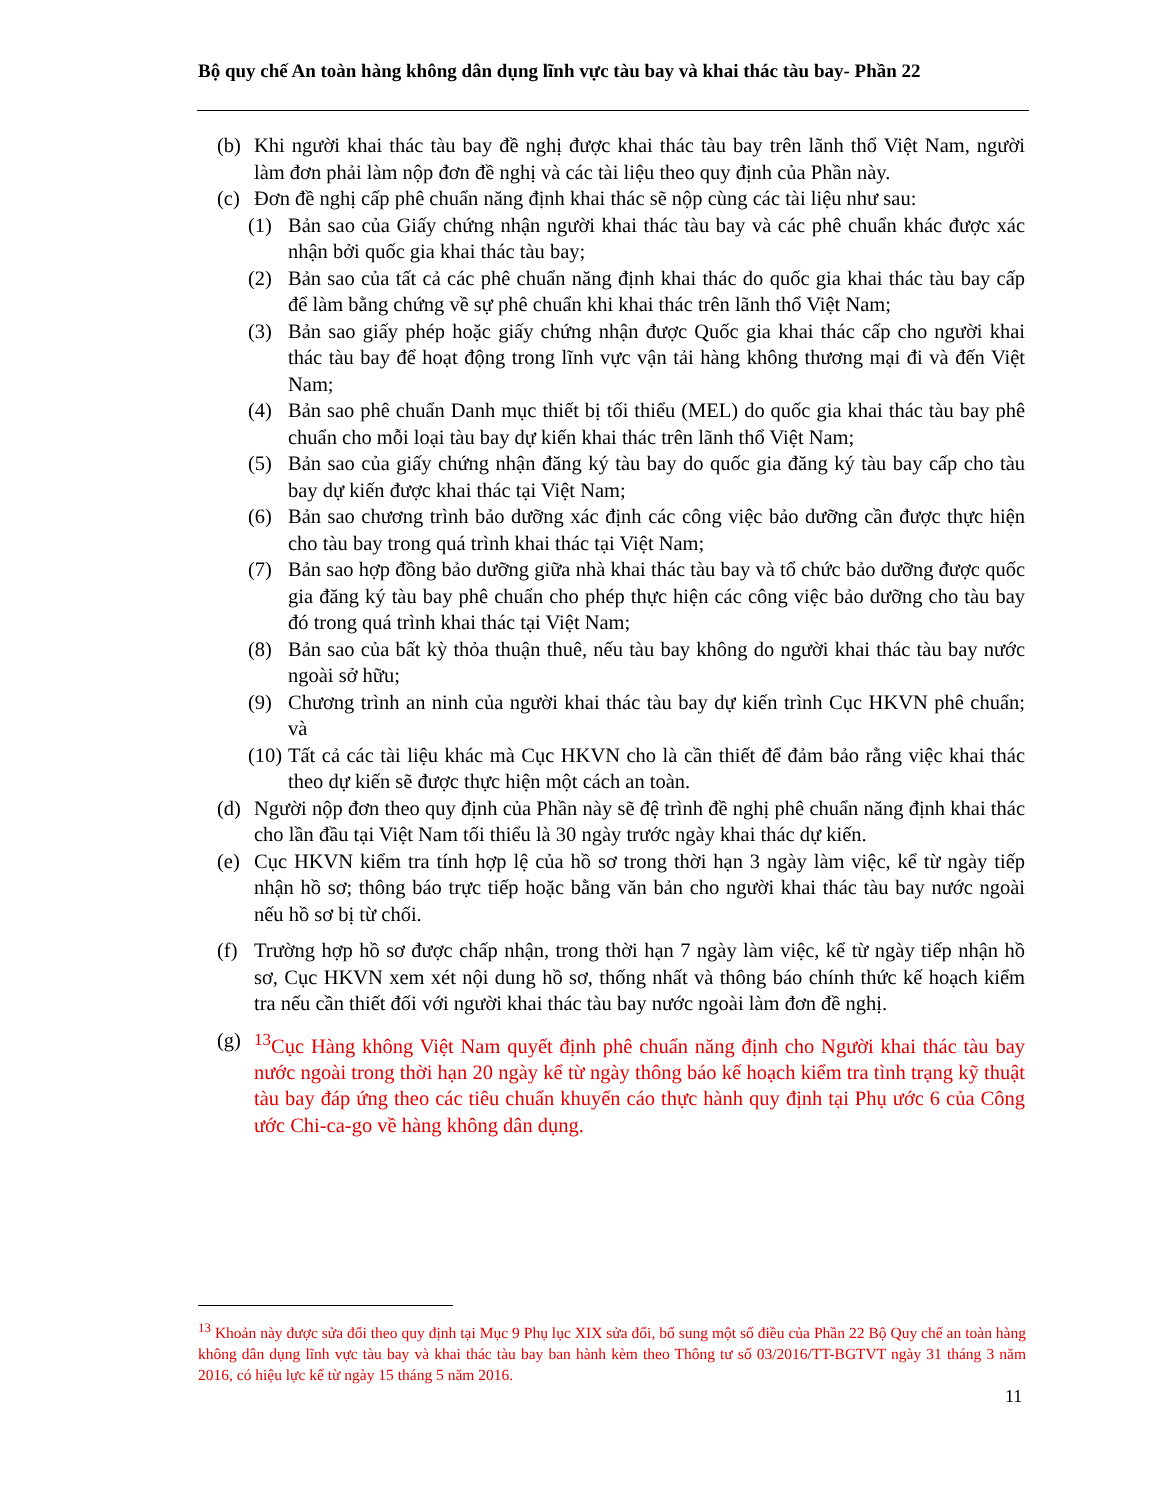Bộ quy chế An toàn hàng không dân dụng lĩnh vực tàu bay và khai thác tàu bay- Phần 22
(b) Khi người khai thác tàu bay đề nghị được khai thác tàu bay trên lãnh thổ Việt Nam, người làm đơn phải làm nộp đơn đề nghị và các tài liệu theo quy định của Phần này.
(c) Đơn đề nghị cấp phê chuẩn năng định khai thác sẽ nộp cùng các tài liệu như sau:
(1) Bản sao của Giấy chứng nhận người khai thác tàu bay và các phê chuẩn khác được xác nhận bởi quốc gia khai thác tàu bay;
(2) Bản sao của tất cả các phê chuẩn năng định khai thác do quốc gia khai thác tàu bay cấp để làm bằng chứng về sự phê chuẩn khi khai thác trên lãnh thổ Việt Nam;
(3) Bản sao giấy phép hoặc giấy chứng nhận được Quốc gia khai thác cấp cho người khai thác tàu bay để hoạt động trong lĩnh vực vận tải hàng không thương mại đi và đến Việt Nam;
(4) Bản sao phê chuẩn Danh mục thiết bị tối thiểu (MEL) do quốc gia khai thác tàu bay phê chuẩn cho mỗi loại tàu bay dự kiến khai thác trên lãnh thổ Việt Nam;
(5) Bản sao của giấy chứng nhận đăng ký tàu bay do quốc gia đăng ký tàu bay cấp cho tàu bay dự kiến được khai thác tại Việt Nam;
(6) Bản sao chương trình bảo dưỡng xác định các công việc bảo dưỡng cần được thực hiện cho tàu bay trong quá trình khai thác tại Việt Nam;
(7) Bản sao hợp đồng bảo dưỡng giữa nhà khai thác tàu bay và tổ chức bảo dưỡng được quốc gia đăng ký tàu bay phê chuẩn cho phép thực hiện các công việc bảo dưỡng cho tàu bay đó trong quá trình khai thác tại Việt Nam;
(8) Bản sao của bất kỳ thỏa thuận thuê, nếu tàu bay không do người khai thác tàu bay nước ngoài sở hữu;
(9) Chương trình an ninh của người khai thác tàu bay dự kiến trình Cục HKVN phê chuẩn; và
(10) Tất cả các tài liệu khác mà Cục HKVN cho là cần thiết để đảm bảo rằng việc khai thác theo dự kiến sẽ được thực hiện một cách an toàn.
(d) Người nộp đơn theo quy định của Phần này sẽ đệ trình đề nghị phê chuẩn năng định khai thác cho lần đầu tại Việt Nam tối thiểu là 30 ngày trước ngày khai thác dự kiến.
(e) Cục HKVN kiểm tra tính hợp lệ của hồ sơ trong thời hạn 3 ngày làm việc, kể từ ngày tiếp nhận hồ sơ; thông báo trực tiếp hoặc bằng văn bản cho người khai thác tàu bay nước ngoài nếu hồ sơ bị từ chối.
(f) Trường hợp hồ sơ được chấp nhận, trong thời hạn 7 ngày làm việc, kể từ ngày tiếp nhận hồ sơ, Cục HKVN xem xét nội dung hồ sơ, thống nhất và thông báo chính thức kế hoạch kiểm tra nếu cần thiết đối với người khai thác tàu bay nước ngoài làm đơn đề nghị.
(g) <sup>13</sup>Cục Hàng không Việt Nam quyết định phê chuẩn năng định cho Người khai thác tàu bay nước ngoài trong thời hạn 20 ngày kể từ ngày thông báo kế hoạch kiểm tra tình trạng kỹ thuật tàu bay đáp ứng theo các tiêu chuẩn khuyến cáo thực hành quy định tại Phụ ước 6 của Công ước Chi-ca-go về hàng không dân dụng.
<sup>13</sup> Khoản này được sửa đổi theo quy định tại Mục 9 Phụ lục XIX sửa đổi, bổ sung một số điều của Phần 22 Bộ Quy chế an toàn hàng không dân dụng lĩnh vực tàu bay và khai thác tàu bay ban hành kèm theo Thông tư số 03/2016/TT-BGTVT ngày 31 tháng 3 năm 2016, có hiệu lực kể từ ngày 15 tháng 5 năm 2016.
11